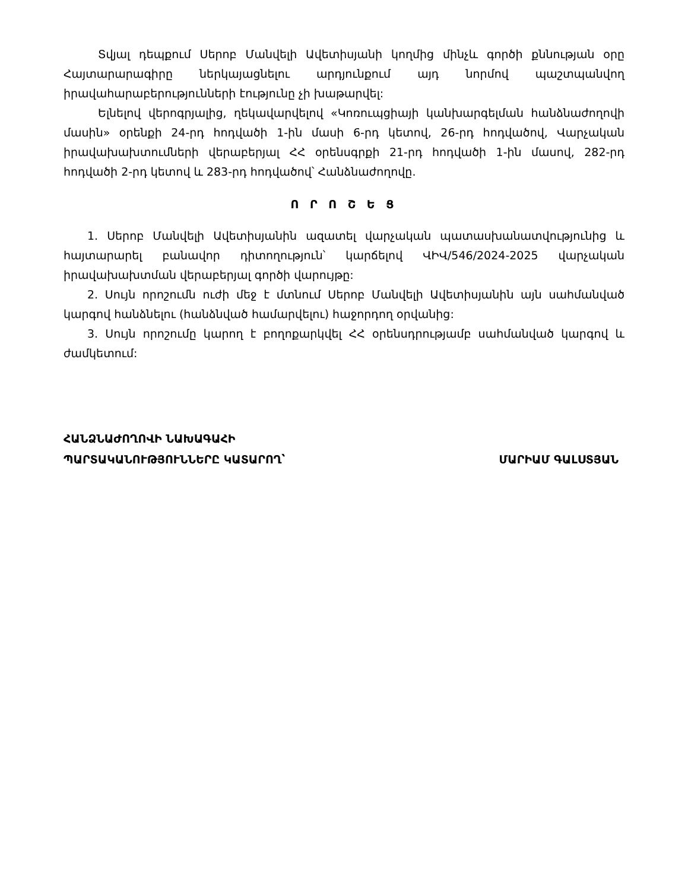Տվյալ դեպքում Սերոբ Մանվելի Ավետիսյանի կողմից մինչև գործի քննության օրը Հայտարարագիրը ներկայացնելու արդյունքում այդ նորմով պաշտպանվող իրավահարաբերությունների էությունը չի խաթարվել:
Ելնելով վերոգրյալից, ղեկավարվելով «Կոռուպցիայի կանխարգելման հանձնաժողովի մասին» օրենքի 24-րդ հոդվածի 1-ին մասի 6-րդ կետով, 26-րդ հոդվածով, Վարչական իրավախախտումների վերաբերյալ ՀՀ օրենսգրքի 21-րդ հոդվածի 1-ին մասով, 282-րդ հոդվածի 2-րդ կետով և 283-րդ հոդվածով՝ Հանձնաժողովը.
Ո Ր Ո Շ Ե Ց
1. Սերոբ Մանվելի Ավետիսյանին ազատել վարչական պատասխանատվությունից և հայտարարել բանավոր դիտողություն՝ կարճելով ՎԻՎ/546/2024-2025 վարչական իրավախախտման վերաբերյալ գործի վարույթը:
2. Սույն որոշումն ուժի մեջ է մտնում Սերոբ Մանվելի Ավետիսյանին այն սահմանված կարգով հանձնելու (հանձնված համարվելու) հաջորդող օրվանից:
3. Սույն որոշումը կարող է բողոքարկվել ՀՀ օրենսդրությամբ սահմանված կարգով և ժամկետում:
ՀԱՆՁՆԱԺՈՂՈՎԻ ՆԱԽԱԳԱՀԻ
ՊԱՐՏԱԿԱՆՈՒԹՅՈՒՆՆԵՐԸ ԿԱՏԱՐՈՂ՝
ՄԱՐԻԱՄ ԳԱԼՍՏՅԱՆ